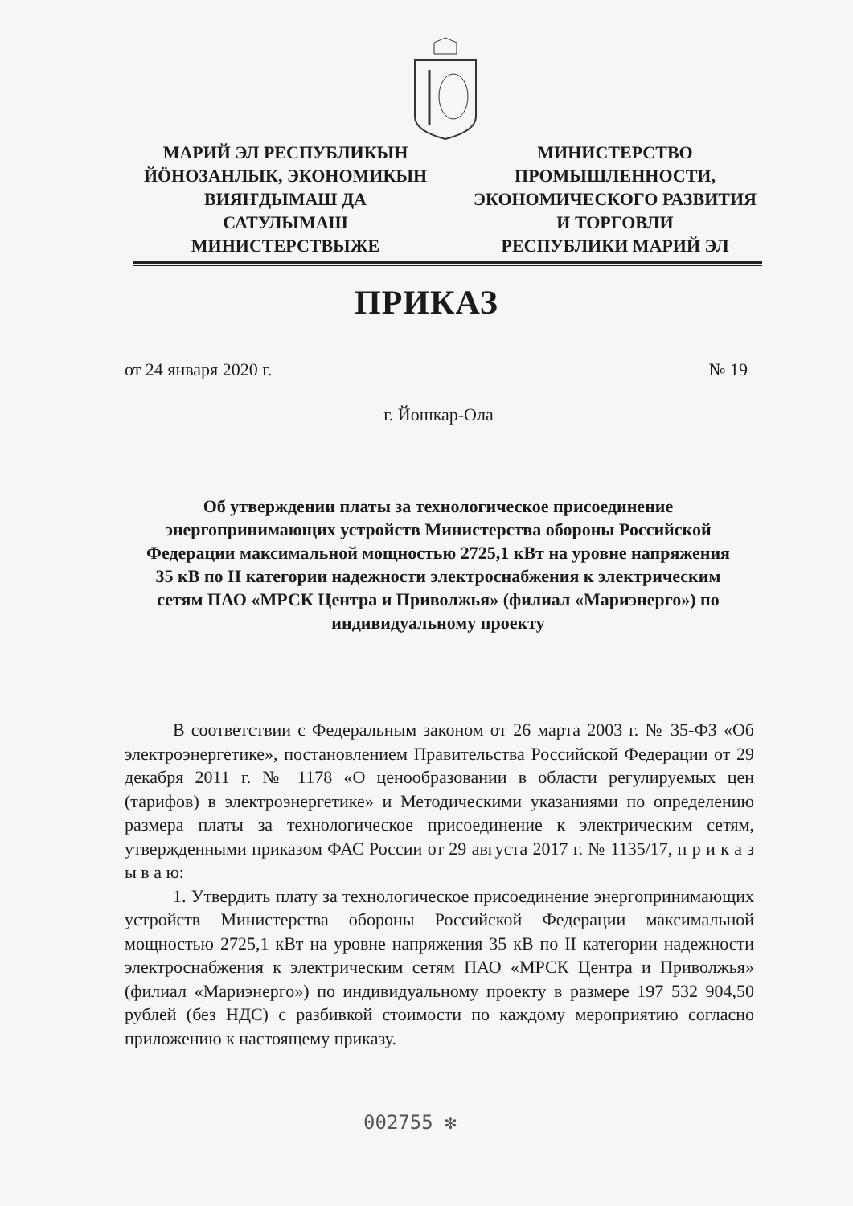МАРИЙ ЭЛ РЕСПУБЛИКЫН
ЙӦНОЗАНЛЫК, ЭКОНОМИКЫН
ВИЯҤДЫМАШ ДА
САТУЛЫМАШ
МИНИСТЕРСТВЫЖЕ
МИНИСТЕРСТВО
ПРОМЫШЛЕННОСТИ,
ЭКОНОМИЧЕСКОГО РАЗВИТИЯ
И ТОРГОВЛИ
РЕСПУБЛИКИ МАРИЙ ЭЛ
ПРИКАЗ
от 24 января 2020 г. № 19
г. Йошкар-Ола
Об утверждении платы за технологическое присоединение энергопринимающих устройств Министерства обороны Российской Федерации максимальной мощностью 2725,1 кВт на уровне напряжения 35 кВ по II категории надежности электроснабжения к электрическим сетям ПАО «МРСК Центра и Приволжья» (филиал «Мариэнерго») по индивидуальному проекту
В соответствии с Федеральным законом от 26 марта 2003 г. № 35-ФЗ «Об электроэнергетике», постановлением Правительства Российской Федерации от 29 декабря 2011 г. № 1178 «О ценообразовании в области регулируемых цен (тарифов) в электроэнергетике» и Методическими указаниями по определению размера платы за технологическое присоединение к электрическим сетям, утвержденными приказом ФАС России от 29 августа 2017 г. № 1135/17, п р и к а з ы в а ю:
1. Утвердить плату за технологическое присоединение энергопринимающих устройств Министерства обороны Российской Федерации максимальной мощностью 2725,1 кВт на уровне напряжения 35 кВ по II категории надежности электроснабжения к электрическим сетям ПАО «МРСК Центра и Приволжья» (филиал «Мариэнерго») по индивидуальному проекту в размере 197 532 904,50 рублей (без НДС) с разбивкой стоимости по каждому мероприятию согласно приложению к настоящему приказу.
002755 ✻